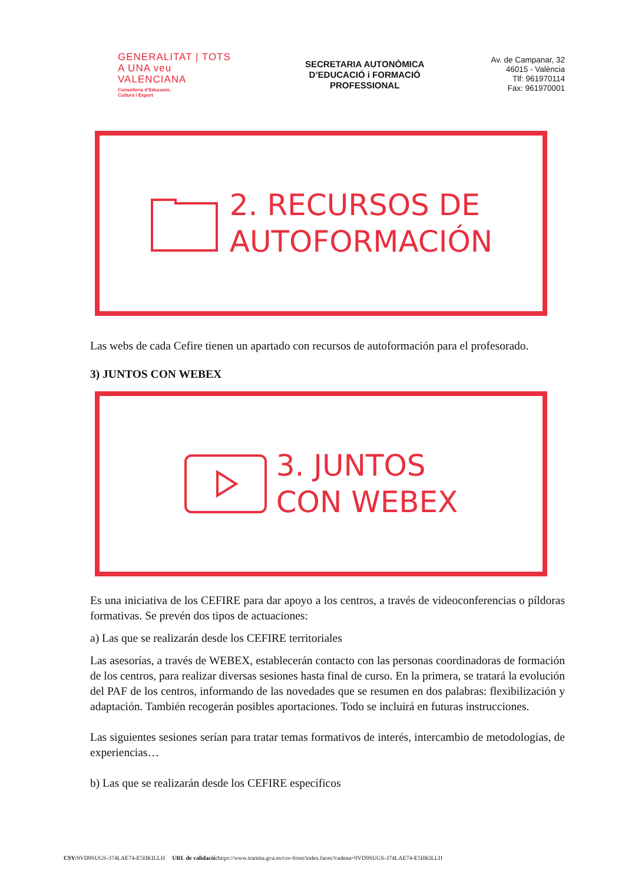GENERALITAT | TOTS A UNA veu
VALENCIANA
Conselleria d'Educació,
Cultura i Esport
SECRETARIA AUTONÒMICA
D’EDUCACIÓ i FORMACIÓ
PROFESSIONAL
Av. de Campanar, 32
46015 - València
Tlf: 961970114
Fax: 961970001
2. RECURSOS DE
AUTOFORMACIÓN
Las webs de cada Cefire tienen un apartado con recursos de autoformación para el profesorado.
3) JUNTOS CON WEBEX
3. JUNTOS
CON WEBEX
Es una iniciativa de los CEFIRE para dar apoyo a los centros, a través de videoconferencias o píldoras formativas. Se prevén dos tipos de actuaciones:
a) Las que se realizarán desde los CEFIRE territoriales
Las asesorías, a través de WEBEX, establecerán contacto con las personas coordinadoras de formación de los centros, para realizar diversas sesiones hasta final de curso. En la primera, se tratará la evolución del PAF de los centros, informando de las novedades que se resumen en dos palabras: flexibilización y adaptación. También recogerán posibles aportaciones. Todo se incluirá en futuras instrucciones.
Las siguientes sesiones serían para tratar temas formativos de interés, intercambio de metodologías, de experiencias…
b) Las que se realizarán desde los CEFIRE específicos
CSV: 9VD9SUGS-374LAE74-E5HKILLH URL de validació: https://www.tramita.gva.es/csv-front/index.faces?cadena=9VD9SUGS-374LAE74-E5HKILLH